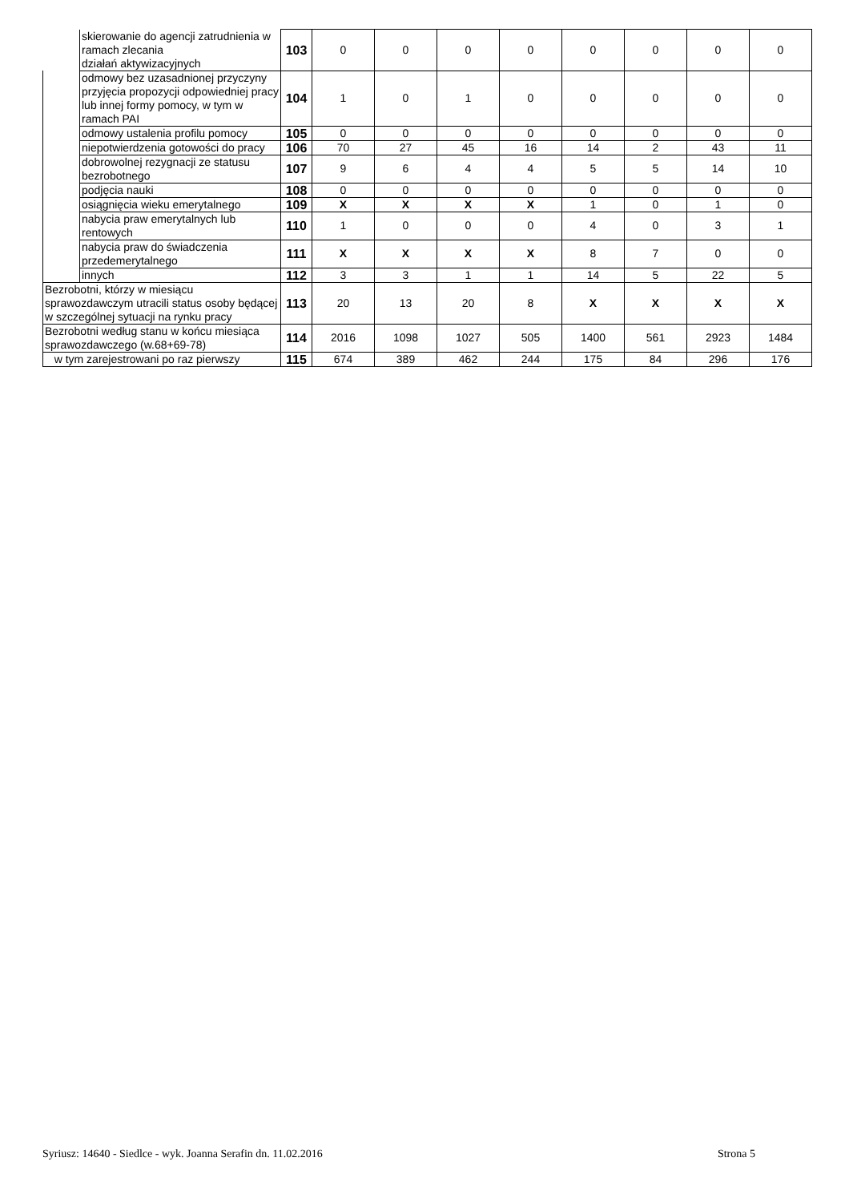| | skierowanie do agencji zatrudnienia w ramach zlecania działań aktywizacyjnych | 103 | 0 | 0 | 0 | 0 | 0 | 0 | 0 | 0 |
| | odmowy bez uzasadnionej przyczyny przyjęcia propozycji odpowiedniej pracy lub innej formy pomocy, w tym w ramach PAI | 104 | 1 | 0 | 1 | 0 | 0 | 0 | 0 | 0 |
| | odmowy ustalenia profilu pomocy | 105 | 0 | 0 | 0 | 0 | 0 | 0 | 0 | 0 |
| | niepotwierdzenia gotowości do pracy | 106 | 70 | 27 | 45 | 16 | 14 | 2 | 43 | 11 |
| | dobrowolnej rezygnacji ze statusu bezrobotnego | 107 | 9 | 6 | 4 | 4 | 5 | 5 | 14 | 10 |
| | podjęcia nauki | 108 | 0 | 0 | 0 | 0 | 0 | 0 | 0 | 0 |
| | osiągnięcia wieku emerytalnego | 109 | X | X | X | X | 1 | 0 | 1 | 0 |
| | nabycia praw emerytalnych lub rentowych | 110 | 1 | 0 | 0 | 0 | 4 | 0 | 3 | 1 |
| | nabycia praw do świadczenia przedemerytalnego | 111 | X | X | X | X | 8 | 7 | 0 | 0 |
| | innych | 112 | 3 | 3 | 1 | 1 | 14 | 5 | 22 | 5 |
| Bezrobotni, którzy w miesiącu sprawozdawczym utracili status osoby będącej w szczególnej sytuacji na rynku pracy | | 113 | 20 | 13 | 20 | 8 | X | X | X | X |
| Bezrobotni według stanu w końcu miesiąca sprawozdawczego (w.68+69-78) | | 114 | 2016 | 1098 | 1027 | 505 | 1400 | 561 | 2923 | 1484 |
| w tym zarejestrowani po raz pierwszy | | 115 | 674 | 389 | 462 | 244 | 175 | 84 | 296 | 176 |
Syriusz: 14640 - Siedlce - wyk. Joanna Serafin dn. 11.02.2016 Strona 5